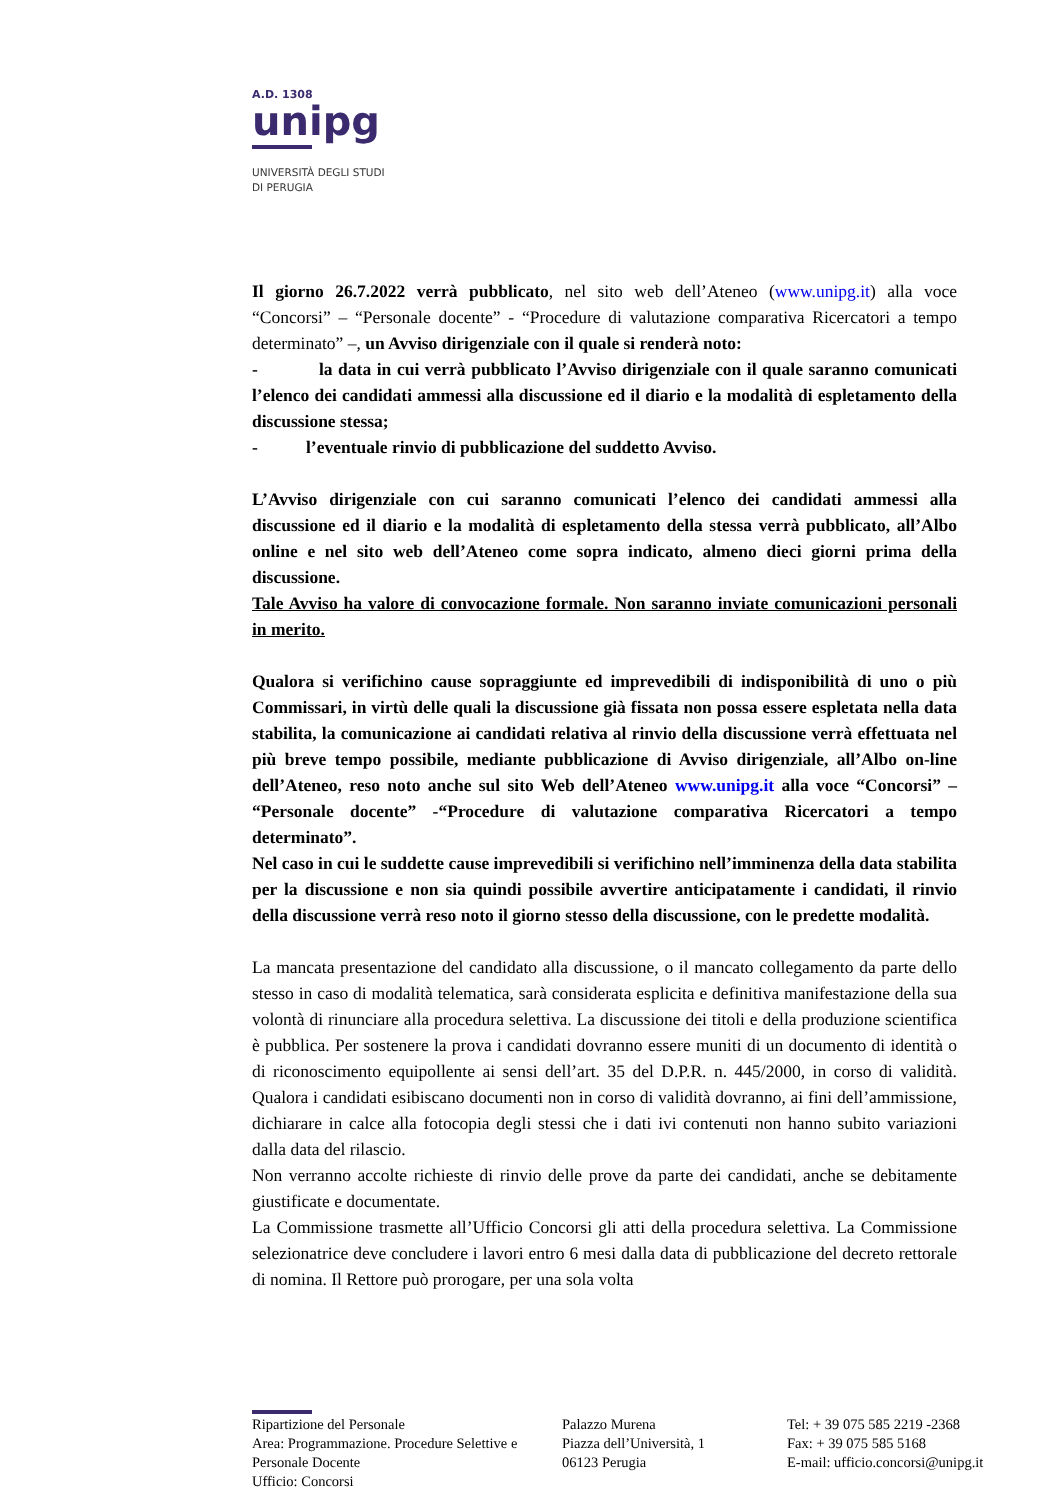A.D. 1308
unipg
UNIVERSITÀ DEGLI STUDI
DI PERUGIA
Il giorno 26.7.2022 verrà pubblicato, nel sito web dell’Ateneo (www.unipg.it) alla voce “Concorsi” – “Personale docente” - “Procedure di valutazione comparativa Ricercatori a tempo determinato” –, un Avviso dirigenziale con il quale si renderà noto:
- la data in cui verrà pubblicato l’Avviso dirigenziale con il quale saranno comunicati l’elenco dei candidati ammessi alla discussione ed il diario e la modalità di espletamento della discussione stessa;
- l’eventuale rinvio di pubblicazione del suddetto Avviso.
L’Avviso dirigenziale con cui saranno comunicati l’elenco dei candidati ammessi alla discussione ed il diario e la modalità di espletamento della stessa verrà pubblicato, all’Albo online e nel sito web dell’Ateneo come sopra indicato, almeno dieci giorni prima della discussione.
Tale Avviso ha valore di convocazione formale. Non saranno inviate comunicazioni personali in merito.
Qualora si verifichino cause sopraggiunte ed imprevedibili di indisponibilità di uno o più Commissari, in virtù delle quali la discussione già fissata non possa essere espletata nella data stabilita, la comunicazione ai candidati relativa al rinvio della discussione verrà effettuata nel più breve tempo possibile, mediante pubblicazione di Avviso dirigenziale, all’Albo on-line dell’Ateneo, reso noto anche sul sito Web dell’Ateneo www.unipg.it alla voce “Concorsi” – “Personale docente” -“Procedure di valutazione comparativa Ricercatori a tempo determinato”.
Nel caso in cui le suddette cause imprevedibili si verifichino nell’imminenza della data stabilita per la discussione e non sia quindi possibile avvertire anticipatamente i candidati, il rinvio della discussione verrà reso noto il giorno stesso della discussione, con le predette modalità.
La mancata presentazione del candidato alla discussione, o il mancato collegamento da parte dello stesso in caso di modalità telematica, sarà considerata esplicita e definitiva manifestazione della sua volontà di rinunciare alla procedura selettiva. La discussione dei titoli e della produzione scientifica è pubblica. Per sostenere la prova i candidati dovranno essere muniti di un documento di identità o di riconoscimento equipollente ai sensi dell’art. 35 del D.P.R. n. 445/2000, in corso di validità. Qualora i candidati esibiscano documenti non in corso di validità dovranno, ai fini dell’ammissione, dichiarare in calce alla fotocopia degli stessi che i dati ivi contenuti non hanno subito variazioni dalla data del rilascio.
Non verranno accolte richieste di rinvio delle prove da parte dei candidati, anche se debitamente giustificate e documentate.
La Commissione trasmette all’Ufficio Concorsi gli atti della procedura selettiva. La Commissione selezionatrice deve concludere i lavori entro 6 mesi dalla data di pubblicazione del decreto rettorale di nomina. Il Rettore può prorogare, per una sola volta
Ripartizione del Personale
Area: Programmazione. Procedure Selettive e Personale Docente
Ufficio: Concorsi
Palazzo Murena
Piazza dell’Università, 1
06123 Perugia
Tel: + 39 075 585 2219 -2368
Fax: + 39 075 585 5168
E-mail: ufficio.concorsi@unipg.it